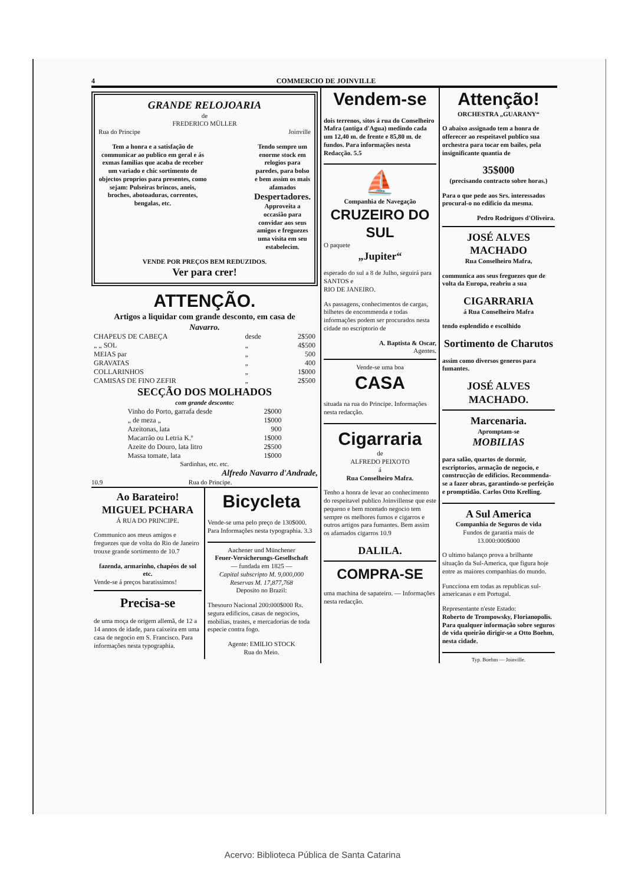4 COMMERCIO DE JOINVILLE
GRANDE RELOJOARIA
de
FREDERICO MÜLLER
Rua do Principe Joinville
Tem a honra e a satisfação de communicar ao publico em geral e ás exmas familias que acaba de receber um variado e chic sortimento de objectos proprios para presentes, como sejam: Pulseiras brincos, aneis, broches, abotoaduras, correntes, bengalas, etc.
Tendo sempre um enorme stock em relogios para paredes, para bolso e bem assim os mais afamados Despertadores.
Approveita a occasião para convidar aos seus amigos e freguezes uma visita em seu estabelecim.
VENDE POR PREÇOS BEM REDUZIDOS.
Ver para crer!
ATTENÇÃO.
Artigos a liquidar com grande desconto, em casa de
Navarro.
| CHAPEUS DE CABEÇA | desde | 2$500 |
| „ „ SOL | „ | 4$500 |
| MEIAS par | „ | 500 |
| GRAVATAS | „ | 400 |
| COLLARINHOS | „ | 1$000 |
| CAMISAS DE FINO ZEFIR | „ | 2$500 |
SECÇÃO DOS MOLHADOS
com grande desconto:
| Vinho do Porto, garrafa desde | 2$000 |
| „ de meza „ | 1$000 |
| Azeitonas, lata | 900 |
| Macarrão ou Letria K.º | 1$000 |
| Azeite do Douro, lata litro | 2$500 |
| Massa tomate, lata | 1$000 |
Sardinhas, etc. etc.
Alfredo Navarro d'Andrade,
10.9 Rua do Principe.
Ao Barateiro!
MIGUEL PCHARA
Á RUA DO PRINCIPE.
Communico aos meus amigos e freguezes que de volta do Rio de Janeiro trouxe grande sortimento de 10.7
fazenda, armarinho, chapéos de sol etc.
Vende-se á preços baratissimos!
Precisa-se
de uma moça de origem allemã, de 12 a 14 annos de idade, para caixeira em uma casa de negocio em S. Francisco. Para informações nesta typographia.
Bicycleta
Vende-se uma pelo preço de 130$000. Para Informações nesta typographia. 3.3
Aachener und Münchener
Feuer-Versicherungs-Gesellschaft
— fundada em 1825 —
Capital subscripto M. 9,000,000
Reservas M. 17,877,768
Deposito no Brazil:
Thesouro Nacional 200:000$000 Rs. segura edificios, casas de negocios, mobilias, trastes, e mercadorias de toda especie contra fogo.
Agente: EMILIO STOCK
Rua do Meio.
Vendem-se
dois terrenos, sitos á rua do Conselheiro Mafra (antiga d'Agua) medindo cada um 12,40 m. de frente e 85,80 m. de fundos. Para informações nesta Redacção. 5.5
⛵
Companhia de Navegação
CRUZEIRO DO SUL
O paquete
„Jupiter“
esperado do sul a 8 de Julho, seguirá para
SANTOS e
RIO DE JANEIRO.
As passagens, conhecimentos de cargas, bilhetes de encommenda e todas informações podem ser procurados nesta cidade no escriptorio de
A. Baptista & Oscar,
Agentes.
Vende-se uma boa
CASA
situada na rua do Principe. Informações nesta redacção.
Cigarraria
de
ALFREDO PEIXOTO
á
Rua Conselheiro Mafra.
Tenho a honra de levar ao conhecimento do respeitavel publico Joinvillense que este pequeno e bem montado negocio tem sempre os melhores fumos e cigarros e outros artigos para fumantes. Bem assim os afamados cigarros 10.9
DALILA.
COMPRA-SE
uma machina de sapateiro. — Informações nesta redacção.
Attenção!
ORCHESTRA „GUARANY“
O abaixo assignado tem a honra de offerecer ao respeitavel publico sua orchestra para tocar em bailes, pela insignificante quantia de
35$000
(precisando contracto sobre horas.)
Para o que pede aos Srs. interessados procural-o no edificio da mesma.
Pedro Rodrigues d'Oliveira.
JOSÉ ALVES MACHADO
Rua Conselheiro Mafra,
communica aos seus freguezes que de volta da Europa, reabriu a sua
CIGARRARIA
á Rua Conselheiro Mafra
tendo esplendido e escolhido
Sortimento de Charutos
assim como diversos generos para fumantes.
JOSÉ ALVES MACHADO.
Marcenaria.
Apromptam-se
MOBILIAS
para salão, quartos de dormir, escriptorios, armação de negocio, e construcção de edificios. Recommenda-se a fazer obras, garantindo-se perfeição e promptidão. Carlos Otto Krelling.
A Sul America
Companhia de Seguros de vida
Fundos de garantia mais de
13.000:000$000
O ultimo balanço prova a brilhante situação da Sul-America, que figura hoje entre as maiores companhias do mundo.
Funcciona em todas as republicas sul-americanas e em Portugal.
Representante n'este Estado:
Roberto de Trompowsky, Florianopolis.
Para qualquer informação sobre seguros de vida queirão dirigir-se a Otto Boehm, nesta cidade.
Typ. Boehm — Joinville.
Acervo: Biblioteca Pública de Santa Catarina